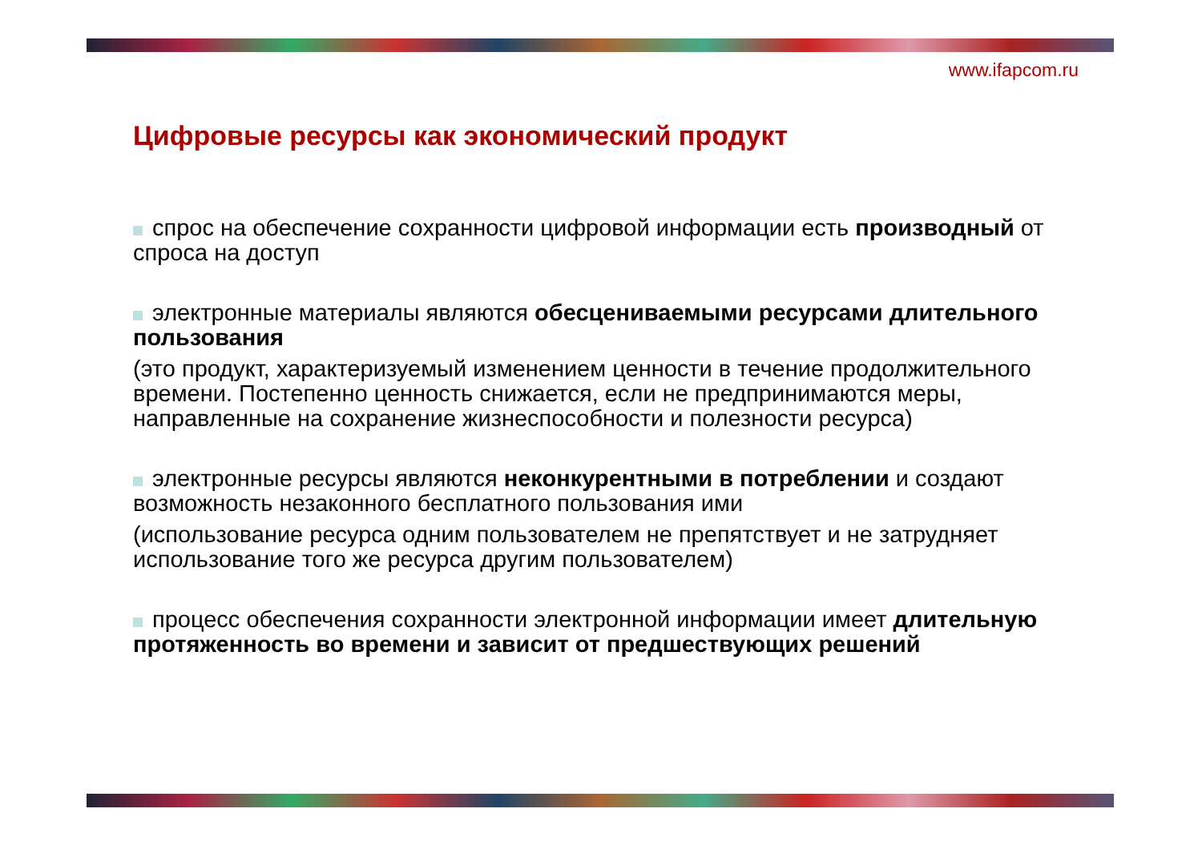www.ifapcom.ru
Цифровые ресурсы как экономический продукт
спрос на обеспечение сохранности цифровой информации есть производный от спроса на доступ
электронные материалы являются обесцениваемыми ресурсами длительного пользования
(это продукт, характеризуемый изменением ценности в течение продолжительного времени. Постепенно ценность снижается, если не предпринимаются меры, направленные на сохранение жизнеспособности и полезности ресурса)
электронные ресурсы являются неконкурентными в потреблении и создают возможность незаконного бесплатного пользования ими
(использование ресурса одним пользователем не препятствует и не затрудняет использование того же ресурса другим пользователем)
процесс обеспечения сохранности электронной информации имеет длительную протяженность во времени и зависит от предшествующих решений